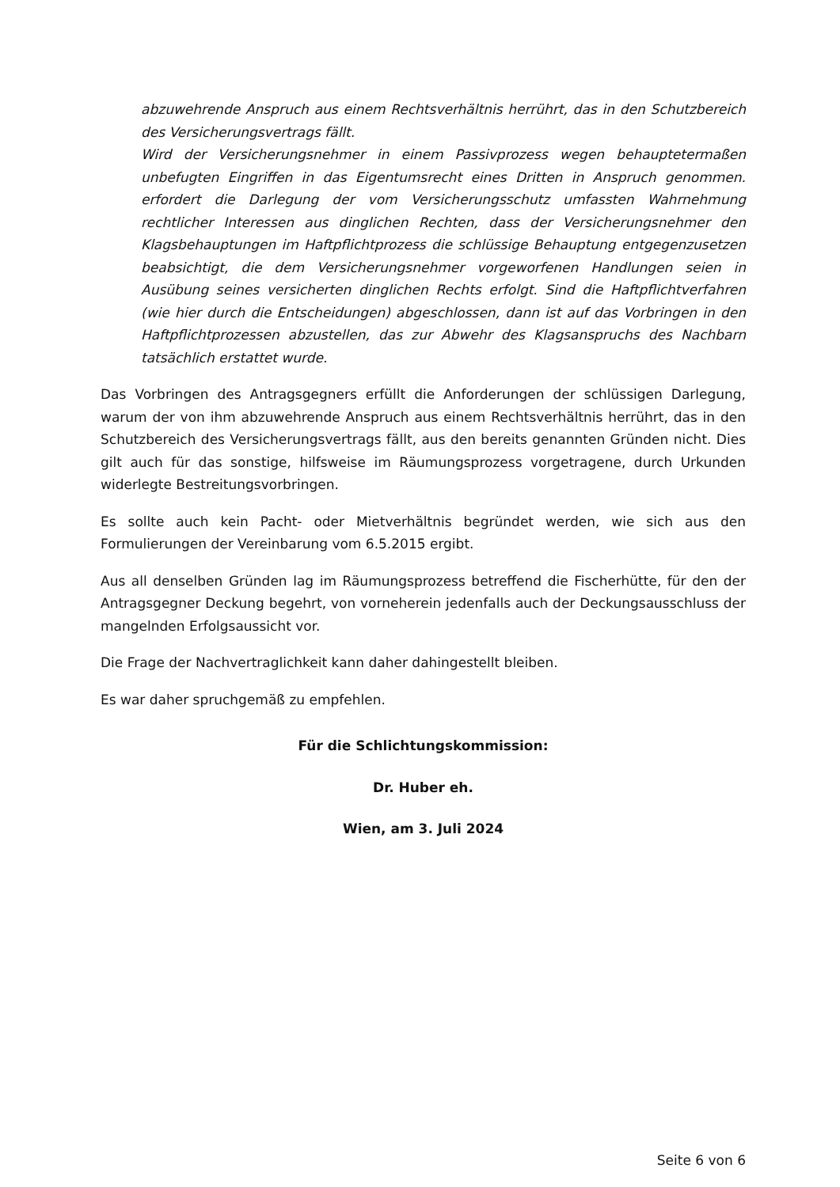abzuwehrende Anspruch aus einem Rechtsverhältnis herrührt, das in den Schutzbereich des Versicherungsvertrags fällt.
Wird der Versicherungsnehmer in einem Passivprozess wegen behauptetermaßen unbefugten Eingriffen in das Eigentumsrecht eines Dritten in Anspruch genommen. erfordert die Darlegung der vom Versicherungsschutz umfassten Wahrnehmung rechtlicher Interessen aus dinglichen Rechten, dass der Versicherungsnehmer den Klagsbehauptungen im Haftpflichtprozess die schlüssige Behauptung entgegenzusetzen beabsichtigt, die dem Versicherungsnehmer vorgeworfenen Handlungen seien in Ausübung seines versicherten dinglichen Rechts erfolgt. Sind die Haftpflichtverfahren (wie hier durch die Entscheidungen) abgeschlossen, dann ist auf das Vorbringen in den Haftpflichtprozessen abzustellen, das zur Abwehr des Klagsanspruchs des Nachbarn tatsächlich erstattet wurde.
Das Vorbringen des Antragsgegners erfüllt die Anforderungen der schlüssigen Darlegung, warum der von ihm abzuwehrende Anspruch aus einem Rechtsverhältnis herrührt, das in den Schutzbereich des Versicherungsvertrags fällt, aus den bereits genannten Gründen nicht. Dies gilt auch für das sonstige, hilfsweise im Räumungsprozess vorgetragene, durch Urkunden widerlegte Bestreitungsvorbringen.
Es sollte auch kein Pacht- oder Mietverhältnis begründet werden, wie sich aus den Formulierungen der Vereinbarung vom 6.5.2015 ergibt.
Aus all denselben Gründen lag im Räumungsprozess betreffend die Fischerhütte, für den der Antragsgegner Deckung begehrt, von vorneherein jedenfalls auch der Deckungsausschluss der mangelnden Erfolgsaussicht vor.
Die Frage der Nachvertraglichkeit kann daher dahingestellt bleiben.
Es war daher spruchgemäß zu empfehlen.
Für die Schlichtungskommission:
Dr. Huber eh.
Wien, am 3. Juli 2024
Seite 6 von 6